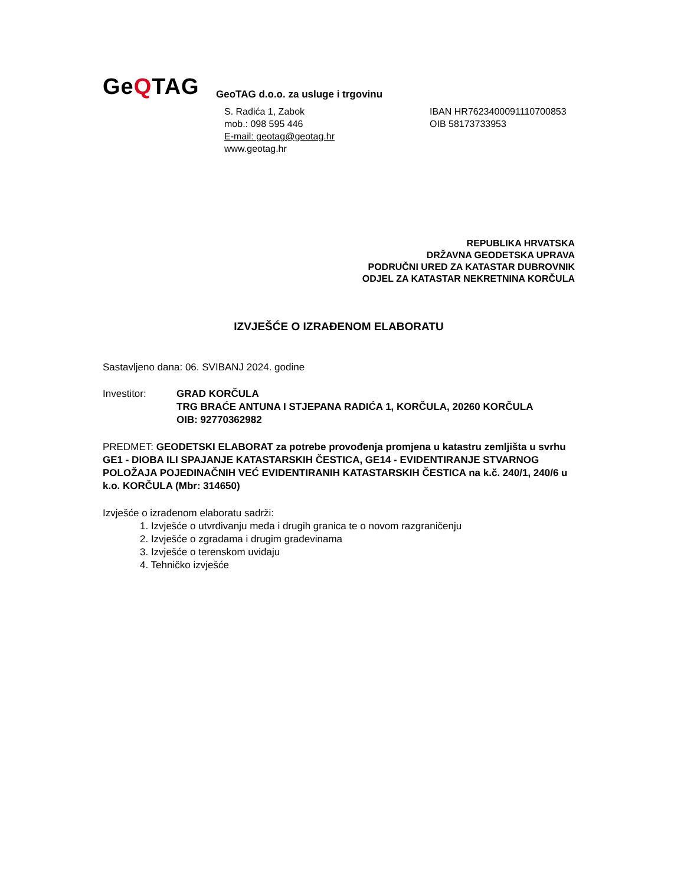GeQTAG
GeoTAG d.o.o. za usluge i trgovinu
S. Radića 1, Zabok
mob.: 098 595 446
E-mail: geotag@geotag.hr
www.geotag.hr
IBAN HR7623400091110700853
OIB 58173733953
REPUBLIKA HRVATSKA
DRŽAVNA GEODETSKA UPRAVA
PODRUČNI URED ZA KATASTAR DUBROVNIK
ODJEL ZA KATASTAR NEKRETNINA KORČULA
IZVJEŠĆE O IZRAĐENOM ELABORATU
Sastavljeno dana: 06. SVIBANJ 2024. godine
Investitor: GRAD KORČULA
TRG BRAĆE ANTUNA I STJEPANA RADIĆA 1, KORČULA, 20260 KORČULA
OIB: 92770362982
PREDMET: GEODETSKI ELABORAT za potrebe provođenja promjena u katastru zemljišta u svrhu GE1 - DIOBA ILI SPAJANJE KATASTARSKIH ČESTICA, GE14 - EVIDENTIRANJE STVARNOG POLOŽAJA POJEDINAČNIH VEĆ EVIDENTIRANIH KATASTARSKIH ČESTICA na k.č. 240/1, 240/6 u k.o. KORČULA (Mbr: 314650)
Izvješće o izrađenom elaboratu sadrži:
1. Izvješće o utvrđivanju međa i drugih granica te o novom razgraničenju
2. Izvješće o zgradama i drugim građevinama
3. Izvješće o terenskom uviđaju
4. Tehničko izvješće